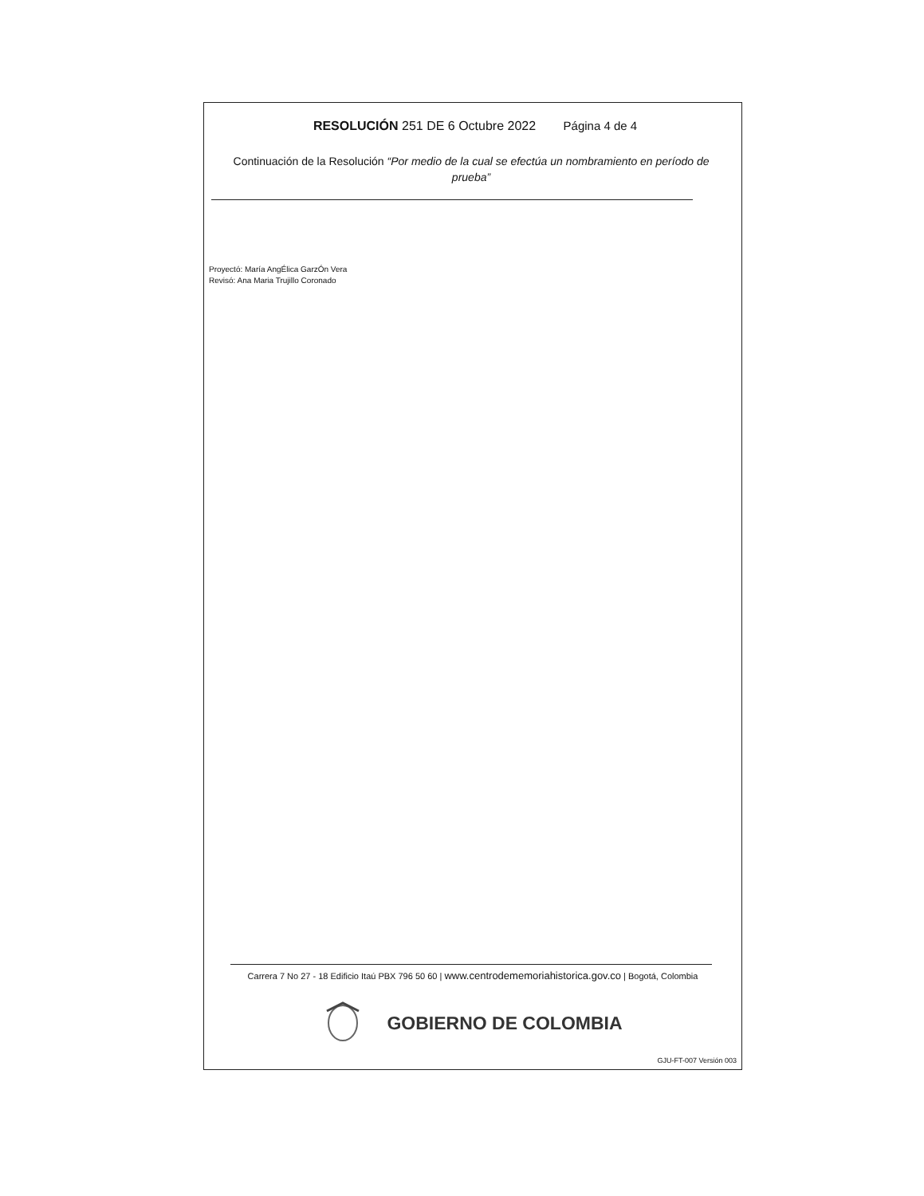RESOLUCIÓN 251 DE 6 Octubre 2022 Página 4 de 4
Continuación de la Resolución “Por medio de la cual se efectúa un nombramiento en período de prueba”
Proyectó: María AngÉlica GarzÓn Vera
Revisó: Ana Maria Trujillo Coronado
Carrera 7 No 27 - 18 Edificio Itaú PBX 796 50 60 | www.centrodememoriahistorica.gov.co | Bogotá, Colombia
GOBIERNO DE COLOMBIA
GJU-FT-007 Versión 003